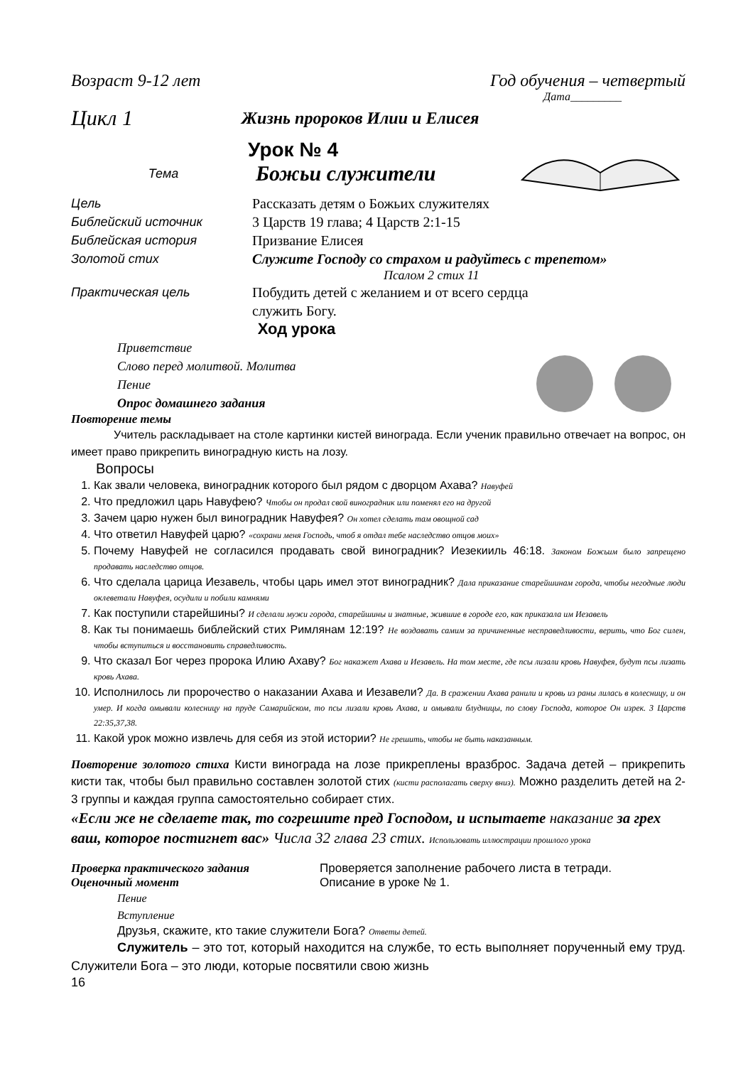Возраст 9-12 лет Год обучения – четвертый
Дата_________
Цикл 1 Жизнь пророков Илии и Елисея
Урок № 4
Тема Божьи служители
Цель Рассказать детям о Божьих служителях
Библейский источник 3 Царств 19 глава; 4 Царств 2:1-15
Библейская история Призвание Елисея
Золотой стих Служите Господу со страхом и радуйтесь с трепетом»
Псалом 2 стих 11
Практическая цель Побудить детей с желанием и от всего сердца
служить Богу.
Ход урока
Приветствие
Слово перед молитвой. Молитва
Пение
Опрос домашнего задания
Повторение темы
Учитель раскладывает на столе картинки кистей винограда. Если ученик правильно отвечает на вопрос, он имеет право прикрепить виноградную кисть на лозу.
Вопросы
1. Как звали человека, виноградник которого был рядом с дворцом Ахава? Навуфей
2. Что предложил царь Навуфею? Чтобы он продал свой виноградник или поменял его на другой
3. Зачем царю нужен был виноградник Навуфея? Он хотел сделать там овощной сад
4. Что ответил Навуфей царю? «сохрани меня Господь, чтоб я отдал тебе наследство отцов моих»
5. Почему Навуфей не согласился продавать свой виноградник? Иезекииль 46:18. Законом Божьим было запрещено продавать наследство отцов.
6. Что сделала царица Иезавель, чтобы царь имел этот виноградник? Дала приказание старейшинам города, чтобы негодные люди оклеветали Навуфея, осудили и побили камнями
7. Как поступили старейшины? И сделали мужи города, старейшины и знатные, жившие в городе его, как приказала им Иезавель
8. Как ты понимаешь библейский стих Римлянам 12:19? Не воздавать самим за причиненные несправедливости, верить, что Бог силен, чтобы вступиться и восстановить справедливость.
9. Что сказал Бог через пророка Илию Ахаву? Бог накажет Ахава и Иезавель. На том месте, где псы лизали кровь Навуфея, будут псы лизать кровь Ахава.
10. Исполнилось ли пророчество о наказании Ахава и Иезавели? Да. В сражении Ахава ранили и кровь из раны лилась в колесницу, и он умер. И когда омывали колесницу на пруде Самарийском, то псы лизали кровь Ахава, и омывали блудницы, по слову Господа, которое Он изрек. 3 Царств 22:35,37,38.
11. Какой урок можно извлечь для себя из этой истории? Не грешить, чтобы не быть наказанным.
Повторение золотого стиха Кисти винограда на лозе прикреплены вразброс. Задача детей – прикрепить кисти так, чтобы был правильно составлен золотой стих (кисти располагать сверху вниз). Можно разделить детей на 2-3 группы и каждая группа самостоятельно собирает стих.
«Если же не сделаете так, то согрешите пред Господом, и испытаете наказание за грех ваш, которое постигнет вас» Числа 32 глава 23 стих. Использовать иллюстрации прошлого урока
Проверка практического задания Проверяется заполнение рабочего листа в тетради.
Оценочный момент Описание в уроке № 1.
Пение
Вступление
Друзья, скажите, кто такие служители Бога? Ответы детей.
Служитель – это тот, который находится на службе, то есть выполняет порученный ему труд. Служители Бога – это люди, которые посвятили свою жизнь
16